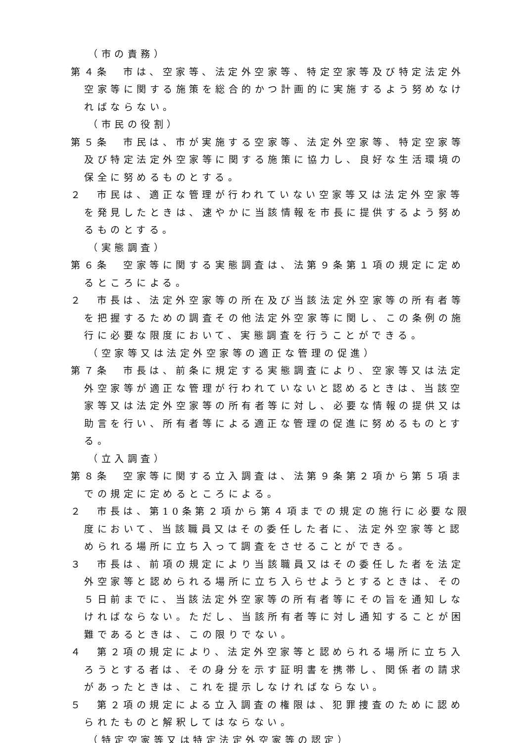（市の責務）
第４条　市は、空家等、法定外空家等、特定空家等及び特定法定外空家等に関する施策を総合的かつ計画的に実施するよう努めなければならない。
（市民の役割）
第５条　市民は、市が実施する空家等、法定外空家等、特定空家等及び特定法定外空家等に関する施策に協力し、良好な生活環境の保全に努めるものとする。
２　市民は、適正な管理が行われていない空家等又は法定外空家等を発見したときは、速やかに当該情報を市長に提供するよう努めるものとする。
（実態調査）
第６条　空家等に関する実態調査は、法第９条第１項の規定に定めるところによる。
２　市長は、法定外空家等の所在及び当該法定外空家等の所有者等を把握するための調査その他法定外空家等に関し、この条例の施行に必要な限度において、実態調査を行うことができる。
（空家等又は法定外空家等の適正な管理の促進）
第７条　市長は、前条に規定する実態調査により、空家等又は法定外空家等が適正な管理が行われていないと認めるときは、当該空家等又は法定外空家等の所有者等に対し、必要な情報の提供又は助言を行い、所有者等による適正な管理の促進に努めるものとする。
（立入調査）
第８条　空家等に関する立入調査は、法第９条第２項から第５項までの規定に定めるところによる。
２　市長は、第10条第２項から第４項までの規定の施行に必要な限度において、当該職員又はその委任した者に、法定外空家等と認められる場所に立ち入って調査をさせることができる。
３　市長は、前項の規定により当該職員又はその委任した者を法定外空家等と認められる場所に立ち入らせようとするときは、その５日前までに、当該法定外空家等の所有者等にその旨を通知しなければならない。ただし、当該所有者等に対し通知することが困難であるときは、この限りでない。
４　第２項の規定により、法定外空家等と認められる場所に立ち入ろうとする者は、その身分を示す証明書を携帯し、関係者の請求があったときは、これを提示しなければならない。
５　第２項の規定による立入調査の権限は、犯罪捜査のために認められたものと解釈してはならない。
（特定空家等又は特定法定外空家等の認定）